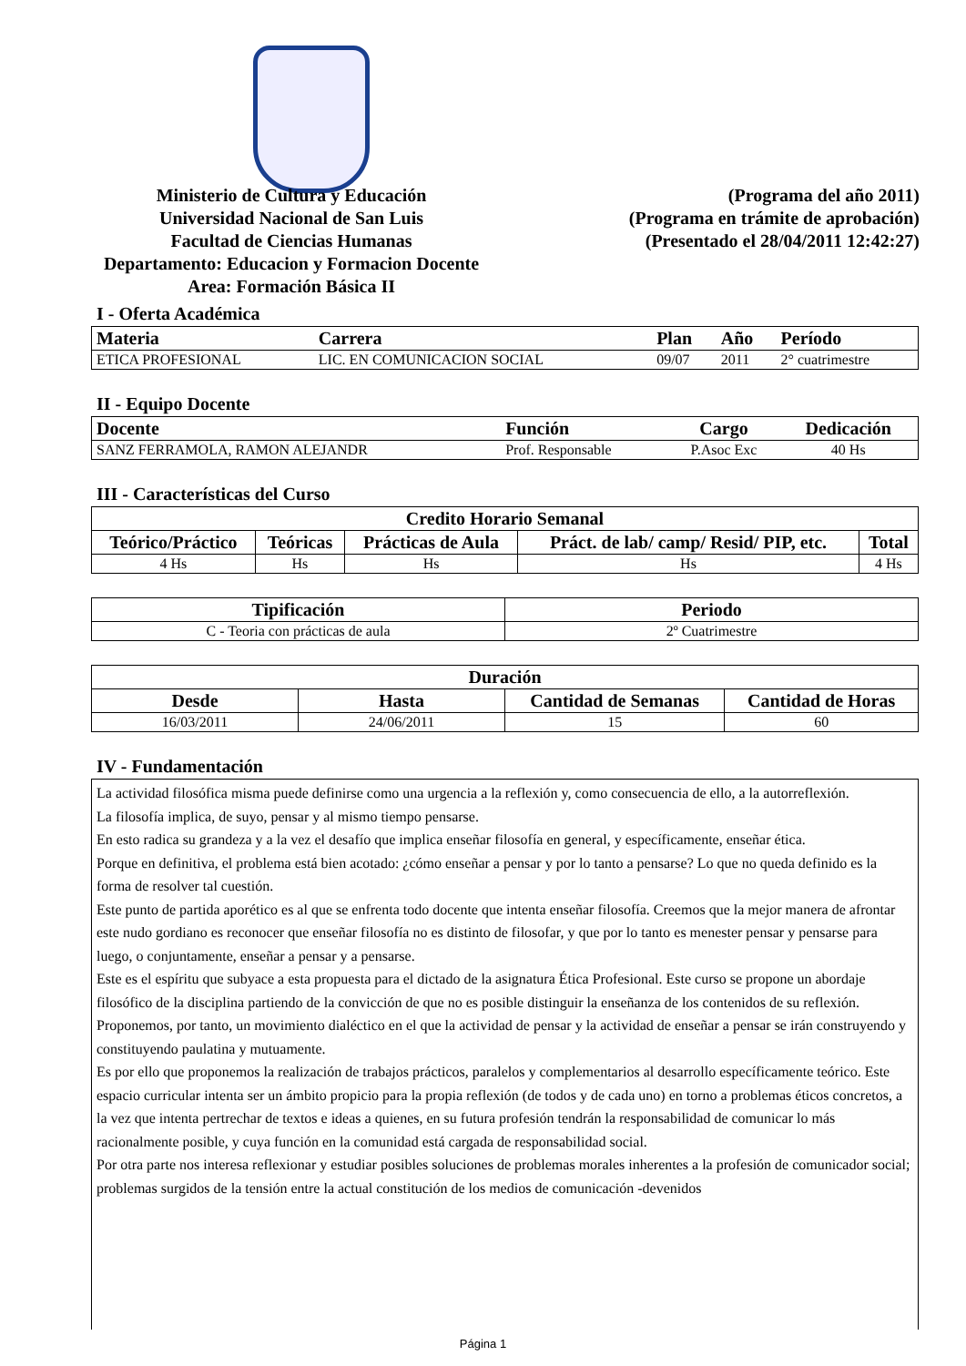Ministerio de Cultura y Educación
Universidad Nacional de San Luis
Facultad de Ciencias Humanas
Departamento: Educacion y Formacion Docente
Area: Formación Básica II
(Programa del año 2011)
(Programa en trámite de aprobación)
(Presentado el 28/04/2011 12:42:27)
I - Oferta Académica
| Materia | Carrera | Plan | Año | Período |
| --- | --- | --- | --- | --- |
| ETICA PROFESIONAL | LIC. EN COMUNICACION SOCIAL | 09/07 | 2011 | 2° cuatrimestre |
II - Equipo Docente
| Docente | Función | Cargo | Dedicación |
| --- | --- | --- | --- |
| SANZ FERRAMOLA, RAMON ALEJANDR | Prof. Responsable | P.Asoc Exc | 40 Hs |
III - Características del Curso
| Credito Horario Semanal | | | | |
| --- | --- | --- | --- | --- |
| Teórico/Práctico | Teóricas | Prácticas de Aula | Práct. de lab/ camp/ Resid/ PIP, etc. | Total |
| 4 Hs | Hs | Hs | Hs | 4 Hs |
| Tipificación | Periodo |
| --- | --- |
| C - Teoria con prácticas de aula | 2º Cuatrimestre |
| Duración | | | |
| --- | --- | --- | --- |
| Desde | Hasta | Cantidad de Semanas | Cantidad de Horas |
| 16/03/2011 | 24/06/2011 | 15 | 60 |
IV - Fundamentación
La actividad filosófica misma puede definirse como una urgencia a la reflexión y, como consecuencia de ello, a la autorreflexión.
La filosofía implica, de suyo, pensar y al mismo tiempo pensarse.
En esto radica su grandeza y a la vez el desafío que implica enseñar filosofía en general, y específicamente, enseñar ética.
Porque en definitiva, el problema está bien acotado: ¿cómo enseñar a pensar y por lo tanto a pensarse? Lo que no queda definido es la forma de resolver tal cuestión.
Este punto de partida aporético es al que se enfrenta todo docente que intenta enseñar filosofía. Creemos que la mejor manera de afrontar este nudo gordiano es reconocer que enseñar filosofía no es distinto de filosofar, y que por lo tanto es menester pensar y pensarse para luego, o conjuntamente, enseñar a pensar y a pensarse.
Este es el espíritu que subyace a esta propuesta para el dictado de la asignatura Ética Profesional. Este curso se propone un abordaje filosófico de la disciplina partiendo de la convicción de que no es posible distinguir la enseñanza de los contenidos de su reflexión.
Proponemos, por tanto, un movimiento dialéctico en el que la actividad de pensar y la actividad de enseñar a pensar se irán construyendo y constituyendo paulatina y mutuamente.
Es por ello que proponemos la realización de trabajos prácticos, paralelos y complementarios al desarrollo específicamente teórico. Este espacio curricular intenta ser un ámbito propicio para la propia reflexión (de todos y de cada uno) en torno a problemas éticos concretos, a la vez que intenta pertrechar de textos e ideas a quienes, en su futura profesión tendrán la responsabilidad de comunicar lo más racionalmente posible, y cuya función en la comunidad está cargada de responsabilidad social.
Por otra parte nos interesa reflexionar y estudiar posibles soluciones de problemas morales inherentes a la profesión de comunicador social; problemas surgidos de la tensión entre la actual constitución de los medios de comunicación -devenidos
Página 1